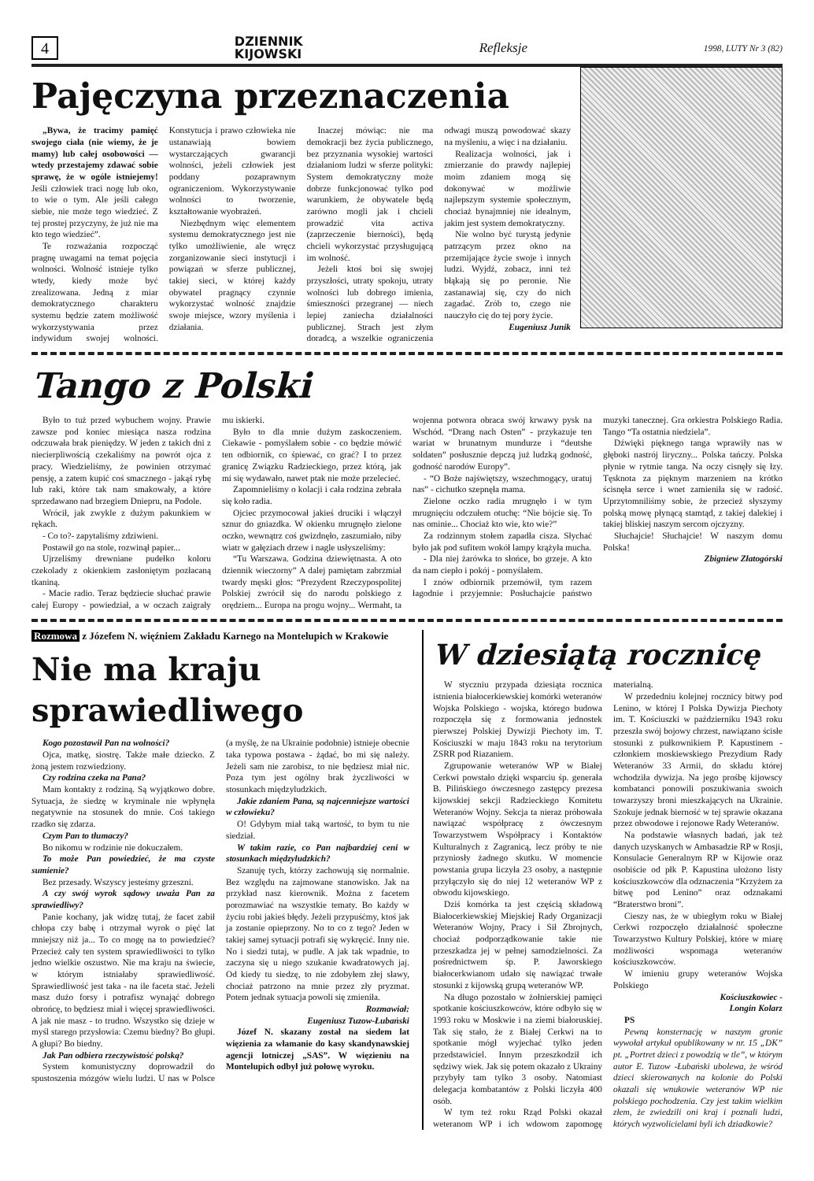4 DZIENNIK
KIJOWSKI Refleksje 1998, LUTY Nr 3 (82)
Pajęczyna przeznaczenia
„Bywa, że tracimy pamięć swojego ciała (nie wiemy, że je mamy) lub całej osobowości — wtedy przestajemy zdawać sobie sprawę, że w ogóle istniejemy! Jeśli człowiek traci nogę lub oko, to wie o tym. Ale jeśli całego siebie, nie może tego wiedzieć. Z tej prostej przyczyny, że już nie ma kto tego wiedzieć”.
Te rozważania rozpocząć pragnę uwagami na temat pojęcia wolności. Wolność istnieje tylko wtedy, kiedy może być zrealizowana. Jedną z miar demokratycznego charakteru systemu będzie zatem możliwość wykorzystywania przez indywidum swojej wolności. Konstytucja i prawo człowieka nie ustanawiają bowiem wystarczających gwarancji wolności, jeżeli człowiek jest poddany pozaprawnym ograniczeniom. Wykorzystywanie wolności to tworzenie, kształtowanie wyobrażeń.
Niezbędnym więc elementem systemu demokratycznego jest nie tylko umożliwienie, ale wręcz zorganizowanie sieci instytucji i powiązań w sferze publicznej, takiej sieci, w której każdy obywatel pragnący czynnie wykorzystać wolność znajdzie swoje miejsce, wzory myślenia i działania.
Inaczej mówiąc: nie ma demokracji bez życia publicznego, bez przyznania wysokiej wartości działaniom ludzi w sferze polityki: System demokratyczny może dobrze funkcjonować tylko pod warunkiem, że obywatele będą zarówno mogli jak i chcieli prowadzić vita activa (zaprzeczenie bierności), będą chcieli wykorzystać przysługującą im wolność.
Jeżeli ktoś boi się swojej przyszłości, utraty spokoju, utraty wolności lub dobrego imienia, śmieszności przegranej — niech lepiej zaniecha działalności publicznej. Strach jest złym doradcą, a wszelkie ograniczenia odwagi muszą powodować skazy na myśleniu, a więc i na działaniu.
Realizacja wolności, jak i zmierzanie do prawdy najlepiej moim zdaniem mogą się dokonywać w możliwie najlepszym systemie społecznym, chociaż bynajmniej nie idealnym, jakim jest system demokratyczny.
Nie wolno być turystą jedynie patrzącym przez okno na przemijające życie swoje i innych ludzi. Wyjdź, zobacz, inni też błąkają się po peronie. Nie zastanawiaj się, czy do nich zagadać. Zrób to, czego nie nauczyło cię do tej pory życie.
Eugeniusz Junik
Tango z Polski
Było to tuż przed wybuchem wojny. Prawie zawsze pod koniec miesiąca nasza rodzina odczuwała brak pieniędzy. W jeden z takich dni z niecierpliwością czekaliśmy na powrót ojca z pracy. Wiedzieliśmy, że powinien otrzymać pensję, a zatem kupić coś smacznego - jakąś rybę lub raki, które tak nam smakowały, a które sprzedawano nad brzegiem Dniepru, na Podole.
Wrócił, jak zwykle z dużym pakunkiem w rękach.
- Co to?- zapytaliśmy zdziwieni.
Postawił go na stole, rozwinął papier...
Ujrzeliśmy drewniane pudełko koloru czekolady z okienkiem zasłoniętym pozłacaną tkaniną.
- Macie radio. Teraz będziecie słuchać prawie całej Europy - powiedział, a w oczach zaigrały mu iskierki.
Było to dla mnie dużym zaskoczeniem. Ciekawie - pomyślałem sobie - co będzie mówić ten odbiornik, co śpiewać, co grać? I to przez granicę Związku Radzieckiego, przez którą, jak mi się wydawało, nawet ptak nie może przelecieć.
Zapomnieliśmy o kolacji i cała rodzina zebrała się koło radia.
Ojciec przymocował jakieś druciki i włączył sznur do gniazdka. W okienku mrugnęło zielone oczko, wewnątrz coś gwizdnęło, zaszumiało, niby wiatr w gałęziach drzew i nagle usłyszeliśmy:
“Tu Warszawa. Godzina dziewiętnasta. A oto dziennik wieczorny” A dalej pamiętam zabrzmiał twardy męski głos: “Prezydent Rzeczypospolitej Polskiej zwrócił się do narodu polskiego z orędziem... Europa na progu wojny... Wermaht, ta wojenna potwora obraca swój krwawy pysk na Wschód. “Drang nach Osten” - przykazuje ten wariat w brunatnym mundurze i “deutshe soldaten” posłusznie depczą już ludzką godność, godność narodów Europy”.
- “O Boże najświętszy, wszechmogący, uratuj nas” - cichutko szepnęła mama.
Zielone oczko radia mrugnęło i w tym mrugnięciu odczułem otuchę: “Nie bójcie się. To nas ominie... Chociaż kto wie, kto wie?”
Za rodzinnym stołem zapadła cisza. Słychać było jak pod sufitem wokół lampy krążyła mucha.
- Dla niej żarówka to słońce, bo grzeje. A kto da nam ciepło i pokój - pomyślałem.
I znów odbiornik przemówił, tym razem łagodnie i przyjemnie: Posłuchajcie państwo muzyki tanecznej. Gra orkiestra Polskiego Radia. Tango “Ta ostatnia niedziela”.
Dźwięki pięknego tanga wprawiły nas w głęboki nastrój liryczny... Polska tańczy. Polska płynie w rytmie tanga. Na oczy cisnęły się łzy. Tęsknota za pięknym marzeniem na krótko ścisnęła serce i wnet zamieniła się w radość. Uprzytomniliśmy sobie, że przecież słyszymy polską mowę płynącą stamtąd, z takiej dalekiej i takiej bliskiej naszym sercom ojczyzny.
Słuchajcie! Słuchajcie! W naszym domu Polska!
Zbigniew Złatogórski
Rozmowa z Józefem N. więźniem Zakładu Karnego na Montelupich w Krakowie
Nie ma kraju sprawiedliwego
Kogo pozostawił Pan na wolności?
Ojca, matkę, siostrę. Także małe dziecko. Z żoną jestem rozwiedziony.
Czy rodzina czeka na Pana?
Mam kontakty z rodziną. Są wyjątkowo dobre. Sytuacja, że siedzę w kryminale nie wpłynęła negatywnie na stosunek do mnie. Coś takiego rzadko się zdarza.
Czym Pan to tłumaczy?
Bo nikomu w rodzinie nie dokuczałem.
To może Pan powiedzieć, że ma czyste sumienie?
Bez przesady. Wszyscy jesteśmy grzeszni.
A czy swój wyrok sądowy uważa Pan za sprawiedliwy?
Panie kochany, jak widzę tutaj, że facet zabił chłopa czy babę i otrzymał wyrok o pięć lat mniejszy niż ja... To co mogę na to powiedzieć? Przecież cały ten system sprawiedliwości to tylko jedno wielkie oszustwo. Nie ma kraju na świecie, w którym istniałaby sprawiedliwość. Sprawiedliwość jest taka - na ile faceta stać. Jeżeli masz dużo forsy i potrafisz wynająć dobrego obrońcę, to będziesz miał i więcej sprawiedliwości. A jak nie masz - to trudno. Wszystko się dzieje w myśl starego przysłowia: Czemu biedny? Bo głupi. A głupi? Bo biedny.
Jak Pan odbiera rzeczywistość polską?
System komunistyczny doprowadził do spustoszenia mózgów wielu ludzi. U nas w Polsce (a myślę, że na Ukrainie podobnie) istnieje obecnie taka typowa postawa - żądać, bo mi się należy. Jeżeli sam nie zarobisz, to nie będziesz miał nic. Poza tym jest ogólny brak życzliwości w stosunkach międzyludzkich.
Jakie zdaniem Pana, są najcenniejsze wartości w człowieku?
O! Gdybym miał taką wartość, to bym tu nie siedział.
W takim razie, co Pan najbardziej ceni w stosunkach międzyludzkich?
Szanuję tych, którzy zachowują się normalnie. Bez względu na zajmowane stanowisko. Jak na przykład nasz kierownik. Można z facetem porozmawiać na wszystkie tematy. Bo każdy w życiu robi jakieś błędy. Jeżeli przypuśćmy, ktoś jak ja zostanie opieprzony. No to co z tego? Jeden w takiej samej sytuacji potrafi się wykręcić. Inny nie. No i siedzi tutaj, w pudle. A jak tak wpadnie, to zaczyna się u niego szukanie kwadratowych jaj. Od kiedy tu siedzę, to nie zdobyłem złej sławy, chociaż patrzono na mnie przez zły pryzmat. Potem jednak sytuacja powoli się zmieniła.
Rozmawiał:
Eugeniusz Tuzow-Łubański
Józef N. skazany został na siedem lat więzienia za włamanie do kasy skandynawskiej agencji lotniczej „SAS”. W więzieniu na Montelupich odbył już połowę wyroku.
W dziesiątą rocznicę
W styczniu przypada dziesiąta rocznica istnienia białocerkiewskiej komórki weteranów Wojska Polskiego - wojska, którego budowa rozpoczęła się z formowania jednostek pierwszej Polskiej Dywizji Piechoty im. T. Kościuszki w maju 1843 roku na terytorium ZSRR pod Riazaniem.
Zgrupowanie weteranów WP w Białej Cerkwi powstało dzięki wsparciu śp. generała B. Pilińskiego ówczesnego zastępcy prezesa kijowskiej sekcji Radzieckiego Komitetu Weteranów Wojny. Sekcja ta nieraz próbowała nawiązać współpracę z ówczesnym Towarzystwem Współpracy i Kontaktów Kulturalnych z Zagranicą, lecz próby te nie przyniosły żadnego skutku. W momencie powstania grupa liczyła 23 osoby, a następnie przyłączyło się do niej 12 weteranów WP z obwodu kijowskiego.
Dziś komórka ta jest częścią składową Białocerkiewskiej Miejskiej Rady Organizacji Weteranów Wojny, Pracy i Sił Zbrojnych, chociaż podporządkowanie takie nie przeszkadza jej w pełnej samodzielności. Za pośrednictwem śp. P. Jaworskiego białocerkwianom udało się nawiązać trwałe stosunki z kijowską grupą weteranów WP.
Na długo pozostało w żołnierskiej pamięci spotkanie kościuszkowców, które odbyło się w 1993 roku w Moskwie i na ziemi białoruskiej. Tak się stało, że z Białej Cerkwi na to spotkanie mógł wyjechać tylko jeden przedstawiciel. Innym przeszkodził ich sędziwy wiek. Jak się potem okazało z Ukrainy przybyły tam tylko 3 osoby. Natomiast delegacja kombatantów z Polski liczyła 400 osób.
W tym też roku Rząd Polski okazał weteranom WP i ich wdowom zapomogę materialną.
W przededniu kolejnej rocznicy bitwy pod Lenino, w której I Polska Dywizja Piechoty im. T. Kościuszki w październiku 1943 roku przeszła swój bojowy chrzest, nawiązano ścisłe stosunki z pułkownikiem P. Kapustinem - członkiem moskiewskiego Prezydium Rady Weteranów 33 Armii, do składu której wchodziła dywizja. Na jego prośbę kijowscy kombatanci ponowili poszukiwania swoich towarzyszy broni mieszkających na Ukrainie. Szokuje jednak bierność w tej sprawie okazana przez obwodowe i rejonowe Rady Weteranów.
Na podstawie własnych badań, jak też danych uzyskanych w Ambasadzie RP w Rosji, Konsulacie Generalnym RP w Kijowie oraz osobiście od płk P. Kapustina ułożono listy kościuszkowców dla odznaczenia “Krzyżem za bitwę pod Lenino” oraz odznakami “Braterstwo broni”.
Cieszy nas, że w ubiegłym roku w Białej Cerkwi rozpoczęło działalność społeczne Towarzystwo Kultury Polskiej, które w miarę możliwości wspomaga weteranów kościuszkowców.
W imieniu grupy weteranów Wojska Polskiego
Kościuszkowiec -
Longin Kolarz
PS
Pewną konsternację w naszym gronie wywołał artykuł opublikowany w nr. 15 „DK” pt. „Portret dzieci z powodzią w tle”, w którym autor E. Tuzow -Łubański ubolewa, że wśród dzieci skierowanych na kolonie do Polski okazali się wnukowie weteranów WP nie polskiego pochodzenia. Czy jest takim wielkim złem, że zwiedzili oni kraj i poznali ludzi, których wyzwolicielami byli ich dziadkowie?